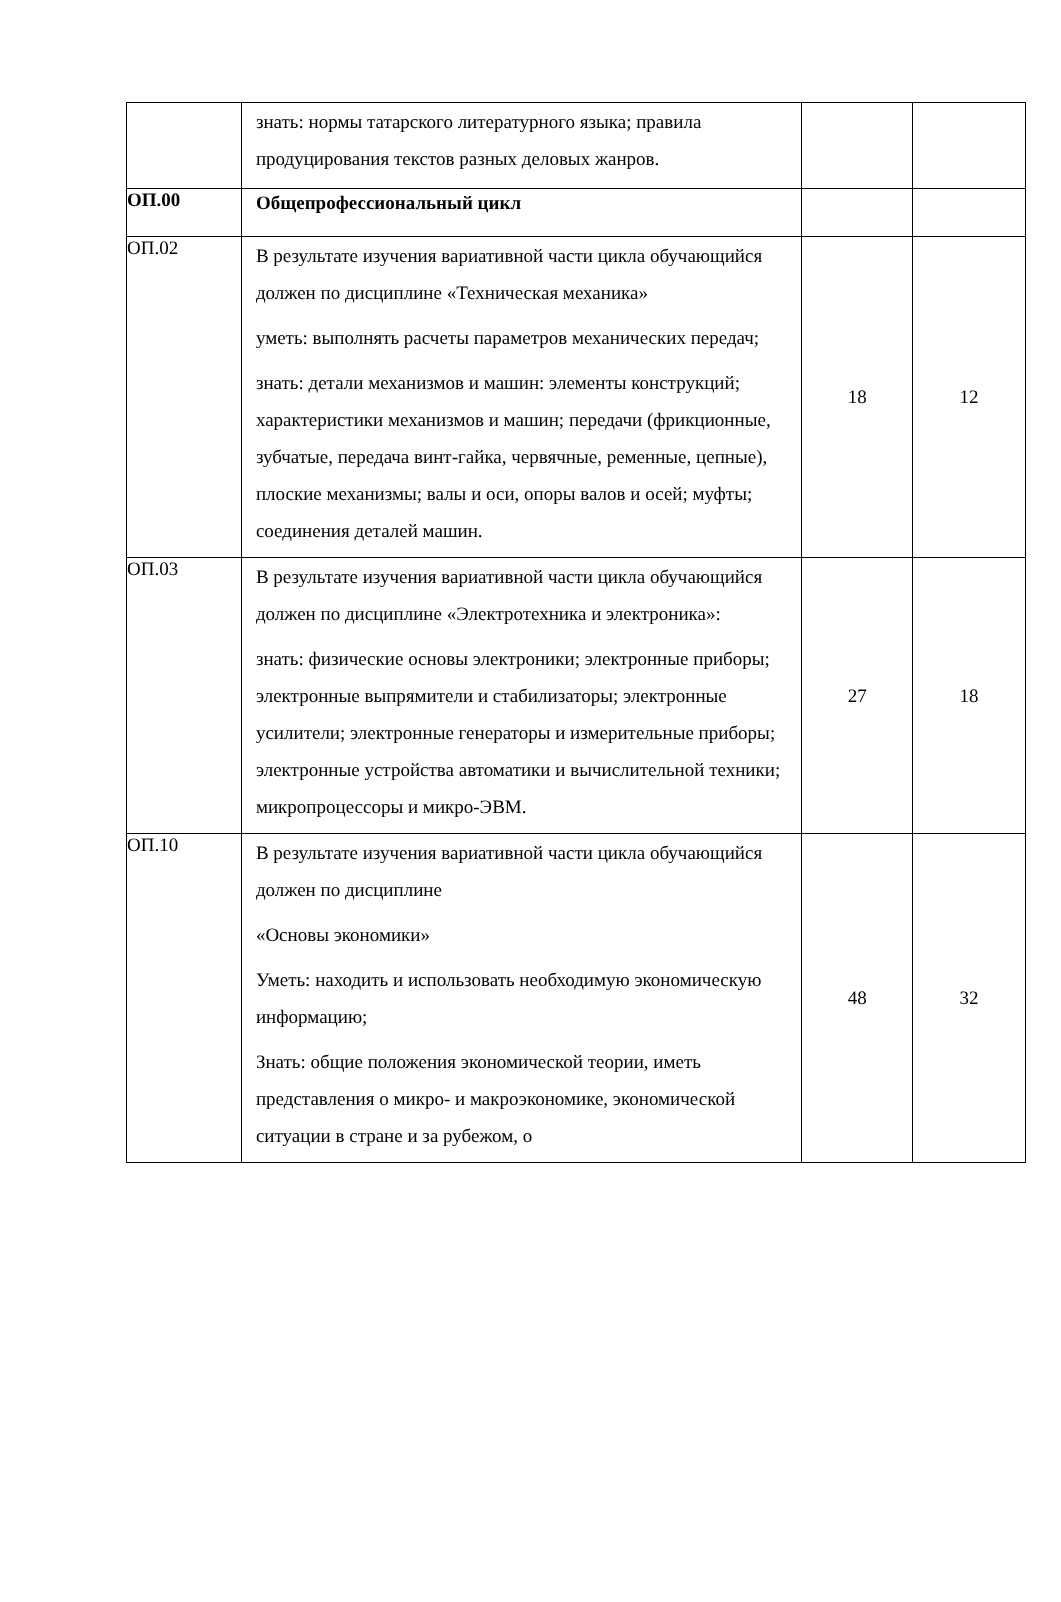| | знать: нормы татарского литературного языка; правила продуцирования текстов разных деловых жанров. | | |
| ОП.00 | Общепрофессиональный цикл | | |
| ОП.02 | В результате изучения вариативной части цикла обучающийся должен по дисциплине «Техническая механика» уметь: выполнять расчеты параметров механических передач; знать: детали механизмов и машин: элементы конструкций; характеристики механизмов и машин; передачи (фрикционные, зубчатые, передача винт-гайка, червячные, ременные, цепные), плоские механизмы; валы и оси, опоры валов и осей; муфты; соединения деталей машин. | 18 | 12 |
| ОП.03 | В результате изучения вариативной части цикла обучающийся должен по дисциплине «Электротехника и электроника»: знать: физические основы электроники; электронные приборы; электронные выпрямители и стабилизаторы; электронные усилители; электронные генераторы и измерительные приборы; электронные устройства автоматики и вычислительной техники; микропроцессоры и микро-ЭВМ. | 27 | 18 |
| ОП.10 | В результате изучения вариативной части цикла обучающийся должен по дисциплине «Основы экономики» Уметь: находить и использовать необходимую экономическую информацию; Знать: общие положения экономической теории, иметь представления о микро- и макроэкономике, экономической ситуации в стране и за рубежом, о | 48 | 32 |